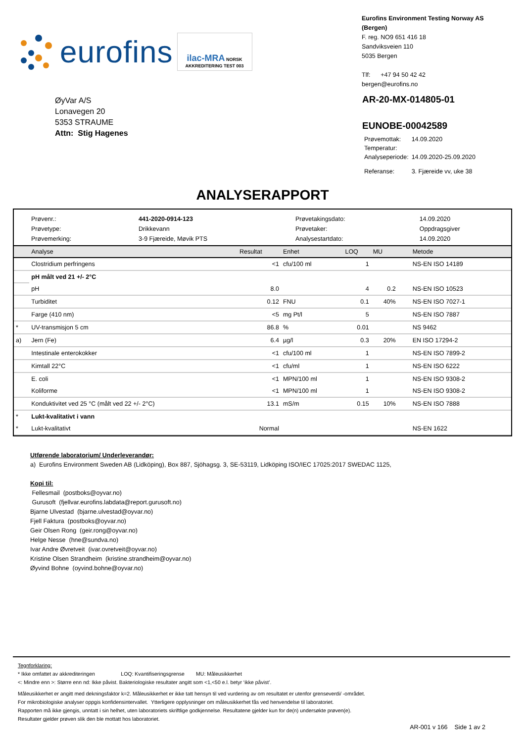eurofins
ilac-MRA NORSK AKKREDITERING TEST 003
Eurofins Environment Testing Norway AS (Bergen)
F. reg. NO9 651 416 18
Sandviksveien 110
5035 Bergen
Tlf: +47 94 50 42 42
bergen@eurofins.no
ØyVar A/S
Lonavegen 20
5353 STRAUME
Attn: Stig Hagenes
AR-20-MX-014805-01
EUNOBE-00042589
| Prøvemottak: | 14.09.2020 |
| Temperatur: | |
| Analyseperiode: | 14.09.2020-25.09.2020 |
| Referanse: | 3. Fjæreide vv, uke 38 |
ANALYSERAPPORT
| Prøvenr.: | 441-2020-0914-123 | Prøvetakingsdato: | 14.09.2020 |
| Prøvetype: | Drikkevann | Prøvetaker: | Oppdragsgiver |
| Prøvemerking: | 3-9 Fjæreide, Møvik PTS | Analysestartdato: | 14.09.2020 |
| | Analyse | Resultat | Enhet | LOQ | MU | Metode |
| --- | --- | --- | --- | --- | --- | --- |
| | Clostridium perfringens | <1 | cfu/100 ml | 1 | | NS-EN ISO 14189 |
| | pH målt ved 21 +/- 2°C | | | | | |
| | pH | 8.0 | | 4 | 0.2 | NS-EN ISO 10523 |
| | Turbiditet | 0.12 | FNU | 0.1 | 40% | NS-EN ISO 7027-1 |
| | Farge (410 nm) | <5 | mg Pt/l | 5 | | NS-EN ISO 7887 |
| * | UV-transmisjon 5 cm | 86.8 | % | 0.01 | | NS 9462 |
| a) | Jern (Fe) | 6.4 | µg/l | 0.3 | 20% | EN ISO 17294-2 |
| | Intestinale enterokokker | <1 | cfu/100 ml | 1 | | NS-EN ISO 7899-2 |
| | Kimtall 22°C | <1 | cfu/ml | 1 | | NS-EN ISO 6222 |
| | E. coli | <1 | MPN/100 ml | 1 | | NS-EN ISO 9308-2 |
| | Koliforme | <1 | MPN/100 ml | 1 | | NS-EN ISO 9308-2 |
| | Konduktivitet ved 25 °C (målt ved 22 +/- 2°C) | 13.1 | mS/m | 0.15 | 10% | NS-EN ISO 7888 |
| * | Lukt-kvalitativt i vann | | | | | |
| * | Lukt-kvalitativt | Normal | | | | NS-EN 1622 |
Utførende laboratorium/ Underleverandør:
a) Eurofins Environment Sweden AB (Lidköping), Box 887, Sjöhagsg. 3, SE-53119, Lidköping ISO/IEC 17025:2017 SWEDAC 1125,
Kopi til:
Fellesmail (postboks@oyvar.no)
Gurusoft (fjellvar.eurofins.labdata@report.gurusoft.no)
Bjarne Ulvestad (bjarne.ulvestad@oyvar.no)
Fjell Faktura (postboks@oyvar.no)
Geir Olsen Rong (geir.rong@oyvar.no)
Helge Nesse (hne@sundva.no)
Ivar Andre Øvretveit (ivar.ovretveit@oyvar.no)
Kristine Olsen Strandheim (kristine.strandheim@oyvar.no)
Øyvind Bohne (oyvind.bohne@oyvar.no)
Tegnforklaring:
* Ikke omfattet av akkrediteringen LOQ: Kvantifiseringsgrense MU: Måleusikkerhet
<: Mindre enn >: Større enn nd: Ikke påvist. Bakteriologiske resultater angitt som <1,<50 e.l. betyr ‘ikke påvist’.
Måleusikkerhet er angitt med dekningsfaktor k=2. Måleusikkerhet er ikke tatt hensyn til ved vurdering av om resultatet er utenfor grenseverdi/ -området.
For mikrobiologiske analyser oppgis konfidensintervallet. Ytterligere opplysninger om måleusikkerhet fås ved henvendelse til laboratoriet.
Rapporten må ikke gjengis, unntatt i sin helhet, uten laboratoriets skriftlige godkjennelse. Resultatene gjelder kun for de(n) undersøkte prøven(e).
Resultater gjelder prøven slik den ble mottatt hos laboratoriet.
AR-001 v 166 Side 1 av 2